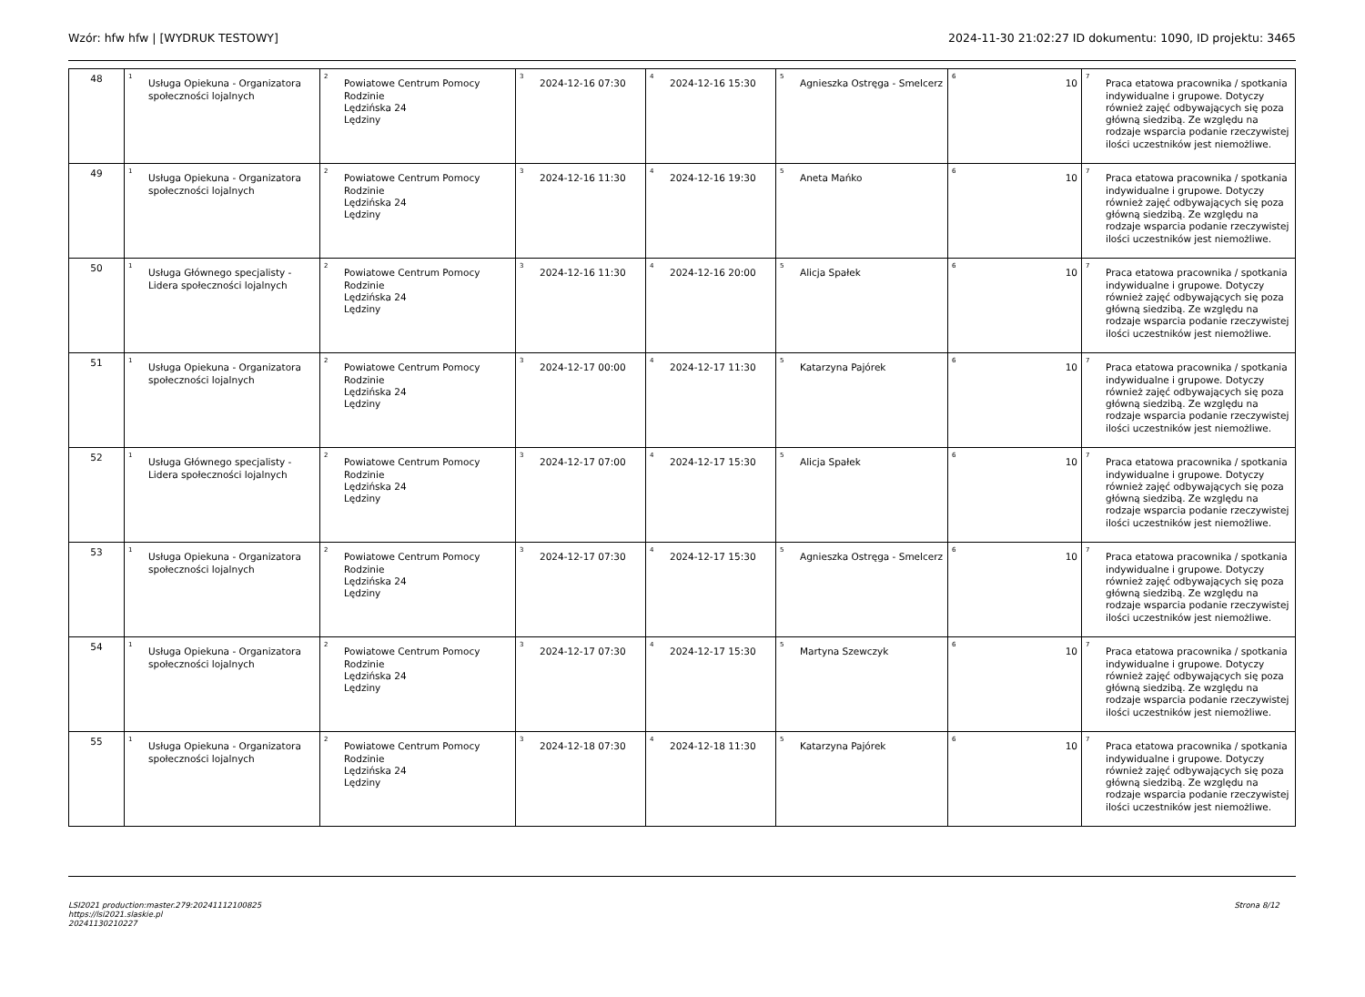Wzór: hfw hfw | [WYDRUK TESTOWY] 2024-11-30 21:02:27 ID dokumentu: 1090, ID projektu: 3465
| 48 | <sup>1</sup> Usługa Opiekuna - Organizatora społeczności lojalnych | <sup>2</sup> Powiatowe Centrum Pomocy Rodzinie Lędzińska 24 Lędziny | <sup>3</sup> 2024-12-16 07:30 | <sup>4</sup> 2024-12-16 15:30 | <sup>5</sup> Agnieszka Ostręga - Smelcerz | <sup>6</sup> 10 | <sup>7</sup> Praca etatowa pracownika / spotkania indywidualne i grupowe. Dotyczy również zajęć odbywających się poza główną siedzibą. Ze względu na rodzaje wsparcia podanie rzeczywistej ilości uczestników jest niemożliwe. |
| 49 | <sup>1</sup> Usługa Opiekuna - Organizatora społeczności lojalnych | <sup>2</sup> Powiatowe Centrum Pomocy Rodzinie Lędzińska 24 Lędziny | <sup>3</sup> 2024-12-16 11:30 | <sup>4</sup> 2024-12-16 19:30 | <sup>5</sup> Aneta Mańko | <sup>6</sup> 10 | <sup>7</sup> Praca etatowa pracownika / spotkania indywidualne i grupowe. Dotyczy również zajęć odbywających się poza główną siedzibą. Ze względu na rodzaje wsparcia podanie rzeczywistej ilości uczestników jest niemożliwe. |
| 50 | <sup>1</sup> Usługa Głównego specjalisty - Lidera społeczności lojalnych | <sup>2</sup> Powiatowe Centrum Pomocy Rodzinie Lędzińska 24 Lędziny | <sup>3</sup> 2024-12-16 11:30 | <sup>4</sup> 2024-12-16 20:00 | <sup>5</sup> Alicja Spałek | <sup>6</sup> 10 | <sup>7</sup> Praca etatowa pracownika / spotkania indywidualne i grupowe. Dotyczy również zajęć odbywających się poza główną siedzibą. Ze względu na rodzaje wsparcia podanie rzeczywistej ilości uczestników jest niemożliwe. |
| 51 | <sup>1</sup> Usługa Opiekuna - Organizatora społeczności lojalnych | <sup>2</sup> Powiatowe Centrum Pomocy Rodzinie Lędzińska 24 Lędziny | <sup>3</sup> 2024-12-17 00:00 | <sup>4</sup> 2024-12-17 11:30 | <sup>5</sup> Katarzyna Pajórek | <sup>6</sup> 10 | <sup>7</sup> Praca etatowa pracownika / spotkania indywidualne i grupowe. Dotyczy również zajęć odbywających się poza główną siedzibą. Ze względu na rodzaje wsparcia podanie rzeczywistej ilości uczestników jest niemożliwe. |
| 52 | <sup>1</sup> Usługa Głównego specjalisty - Lidera społeczności lojalnych | <sup>2</sup> Powiatowe Centrum Pomocy Rodzinie Lędzińska 24 Lędziny | <sup>3</sup> 2024-12-17 07:00 | <sup>4</sup> 2024-12-17 15:30 | <sup>5</sup> Alicja Spałek | <sup>6</sup> 10 | <sup>7</sup> Praca etatowa pracownika / spotkania indywidualne i grupowe. Dotyczy również zajęć odbywających się poza główną siedzibą. Ze względu na rodzaje wsparcia podanie rzeczywistej ilości uczestników jest niemożliwe. |
| 53 | <sup>1</sup> Usługa Opiekuna - Organizatora społeczności lojalnych | <sup>2</sup> Powiatowe Centrum Pomocy Rodzinie Lędzińska 24 Lędziny | <sup>3</sup> 2024-12-17 07:30 | <sup>4</sup> 2024-12-17 15:30 | <sup>5</sup> Agnieszka Ostręga - Smelcerz | <sup>6</sup> 10 | <sup>7</sup> Praca etatowa pracownika / spotkania indywidualne i grupowe. Dotyczy również zajęć odbywających się poza główną siedzibą. Ze względu na rodzaje wsparcia podanie rzeczywistej ilości uczestników jest niemożliwe. |
| 54 | <sup>1</sup> Usługa Opiekuna - Organizatora społeczności lojalnych | <sup>2</sup> Powiatowe Centrum Pomocy Rodzinie Lędzińska 24 Lędziny | <sup>3</sup> 2024-12-17 07:30 | <sup>4</sup> 2024-12-17 15:30 | <sup>5</sup> Martyna Szewczyk | <sup>6</sup> 10 | <sup>7</sup> Praca etatowa pracownika / spotkania indywidualne i grupowe. Dotyczy również zajęć odbywających się poza główną siedzibą. Ze względu na rodzaje wsparcia podanie rzeczywistej ilości uczestników jest niemożliwe. |
| 55 | <sup>1</sup> Usługa Opiekuna - Organizatora społeczności lojalnych | <sup>2</sup> Powiatowe Centrum Pomocy Rodzinie Lędzińska 24 Lędziny | <sup>3</sup> 2024-12-18 07:30 | <sup>4</sup> 2024-12-18 11:30 | <sup>5</sup> Katarzyna Pajórek | <sup>6</sup> 10 | <sup>7</sup> Praca etatowa pracownika / spotkania indywidualne i grupowe. Dotyczy również zajęć odbywających się poza główną siedzibą. Ze względu na rodzaje wsparcia podanie rzeczywistej ilości uczestników jest niemożliwe. |
LSI2021 production:master.279:20241112100825
https://lsi2021.slaskie.pl
20241130210227 Strona 8/12